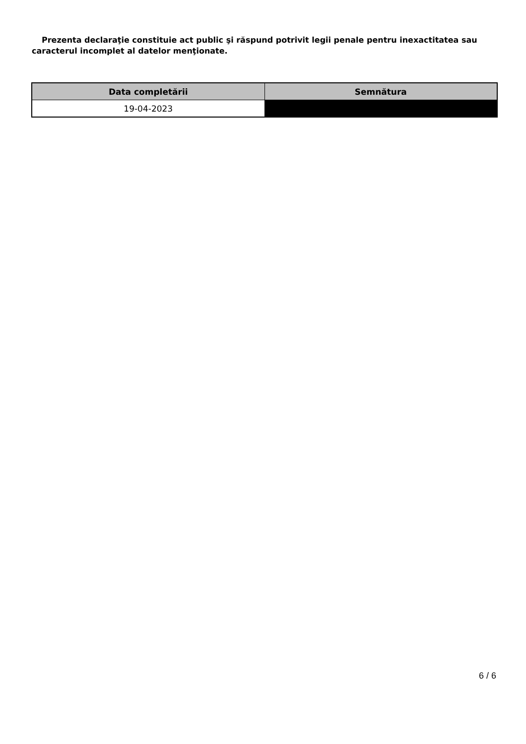Prezenta declaraţie constituie act public şi răspund potrivit legii penale pentru inexactitatea sau caracterul incomplet al datelor menţionate.
| Data completării | Semnătura |
| --- | --- |
| 19-04-2023 | |
6 / 6